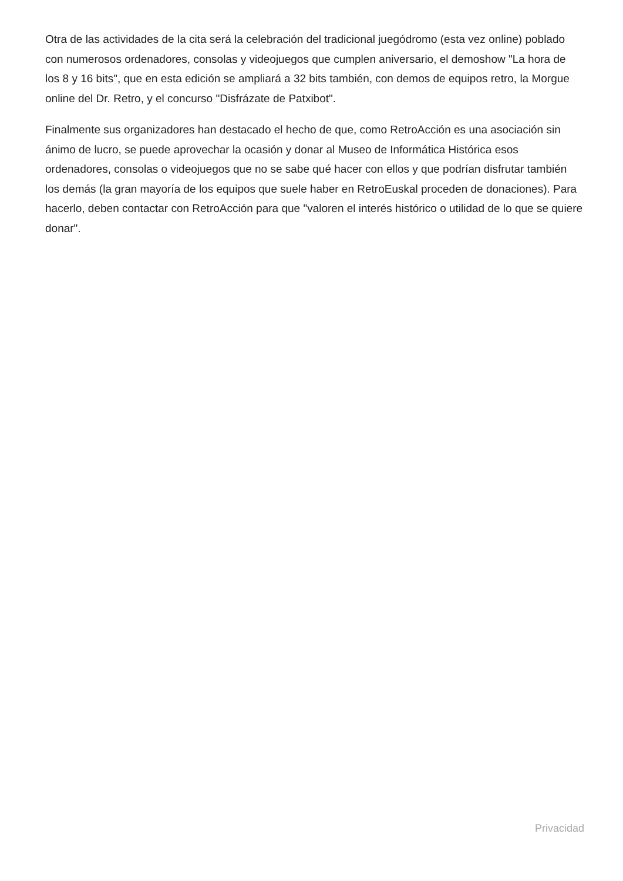Otra de las actividades de la cita será la celebración del tradicional juegódromo (esta vez online) poblado con numerosos ordenadores, consolas y videojuegos que cumplen aniversario, el demoshow "La hora de los 8 y 16 bits", que en esta edición se ampliará a 32 bits también, con demos de equipos retro, la Morgue online del Dr. Retro, y el concurso "Disfrázate de Patxibot".
Finalmente sus organizadores han destacado el hecho de que, como RetroAcción es una asociación sin ánimo de lucro, se puede aprovechar la ocasión y donar al Museo de Informática Histórica esos ordenadores, consolas o videojuegos que no se sabe qué hacer con ellos y que podrían disfrutar también los demás (la gran mayoría de los equipos que suele haber en RetroEuskal proceden de donaciones). Para hacerlo, deben contactar con RetroAcción para que "valoren el interés histórico o utilidad de lo que se quiere donar".
Privacidad